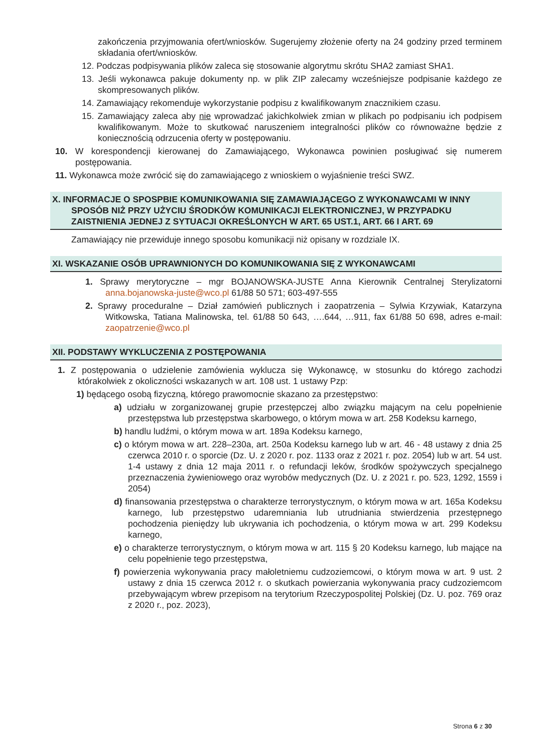zakończenia przyjmowania ofert/wniosków. Sugerujemy złożenie oferty na 24 godziny przed terminem składania ofert/wniosków.
12. Podczas podpisywania plików zaleca się stosowanie algorytmu skrótu SHA2 zamiast SHA1.
13. Jeśli wykonawca pakuje dokumenty np. w plik ZIP zalecamy wcześniejsze podpisanie każdego ze skompresowanych plików.
14. Zamawiający rekomenduje wykorzystanie podpisu z kwalifikowanym znacznikiem czasu.
15. Zamawiający zaleca aby nie wprowadzać jakichkolwiek zmian w plikach po podpisaniu ich podpisem kwalifikowanym. Może to skutkować naruszeniem integralności plików co równoważne będzie z koniecznością odrzucenia oferty w postępowaniu.
10. W korespondencji kierowanej do Zamawiającego, Wykonawca powinien posługiwać się numerem postępowania.
11. Wykonawca może zwrócić się do zamawiającego z wnioskiem o wyjaśnienie treści SWZ.
X. INFORMACJE O SPOSPBIE KOMUNIKOWANIA SIĘ ZAMAWIAJĄCEGO Z WYKONAWCAMI W INNY SPOSÓB NIŻ PRZY UŻYCIU ŚRODKÓW KOMUNIKACJI ELEKTRONICZNEJ, W PRZYPADKU ZAISTNIENIA JEDNEJ Z SYTUACJI OKREŚLONYCH W ART. 65 UST.1, ART. 66 I ART. 69
Zamawiający nie przewiduje innego sposobu komunikacji niż opisany w rozdziale IX.
XI. WSKAZANIE OSÓB UPRAWNIONYCH DO KOMUNIKOWANIA SIĘ Z WYKONAWCAMI
1. Sprawy merytoryczne – mgr BOJANOWSKA-JUSTE Anna Kierownik Centralnej Sterylizatorni anna.bojanowska-juste@wco.pl 61/88 50 571; 603-497-555
2. Sprawy proceduralne – Dział zamówień publicznych i zaopatrzenia – Sylwia Krzywiak, Katarzyna Witkowska, Tatiana Malinowska, tel. 61/88 50 643, ….644, …911, fax 61/88 50 698, adres e-mail: zaopatrzenie@wco.pl
XII. PODSTAWY WYKLUCZENIA Z POSTĘPOWANIA
1. Z postępowania o udzielenie zamówienia wyklucza się Wykonawcę, w stosunku do którego zachodzi którakolwiek z okoliczności wskazanych w art. 108 ust. 1 ustawy Pzp:
1) będącego osobą fizyczną, którego prawomocnie skazano za przestępstwo:
a) udziału w zorganizowanej grupie przestępczej albo związku mającym na celu popełnienie przestępstwa lub przestępstwa skarbowego, o którym mowa w art. 258 Kodeksu karnego,
b) handlu ludźmi, o którym mowa w art. 189a Kodeksu karnego,
c) o którym mowa w art. 228–230a, art. 250a Kodeksu karnego lub w art. 46 - 48 ustawy z dnia 25 czerwca 2010 r. o sporcie (Dz. U. z 2020 r. poz. 1133 oraz z 2021 r. poz. 2054) lub w art. 54 ust. 1-4 ustawy z dnia 12 maja 2011 r. o refundacji leków, środków spożywczych specjalnego przeznaczenia żywieniowego oraz wyrobów medycznych (Dz. U. z 2021 r. po. 523, 1292, 1559 i 2054)
d) finansowania przestępstwa o charakterze terrorystycznym, o którym mowa w art. 165a Kodeksu karnego, lub przestępstwo udaremniania lub utrudniania stwierdzenia przestępnego pochodzenia pieniędzy lub ukrywania ich pochodzenia, o którym mowa w art. 299 Kodeksu karnego,
e) o charakterze terrorystycznym, o którym mowa w art. 115 § 20 Kodeksu karnego, lub mające na celu popełnienie tego przestępstwa,
f) powierzenia wykonywania pracy małoletniemu cudzoziemcowi, o którym mowa w art. 9 ust. 2 ustawy z dnia 15 czerwca 2012 r. o skutkach powierzania wykonywania pracy cudzoziemcom przebywającym wbrew przepisom na terytorium Rzeczypospolitej Polskiej (Dz. U. poz. 769 oraz z 2020 r., poz. 2023),
Strona 6 z 30